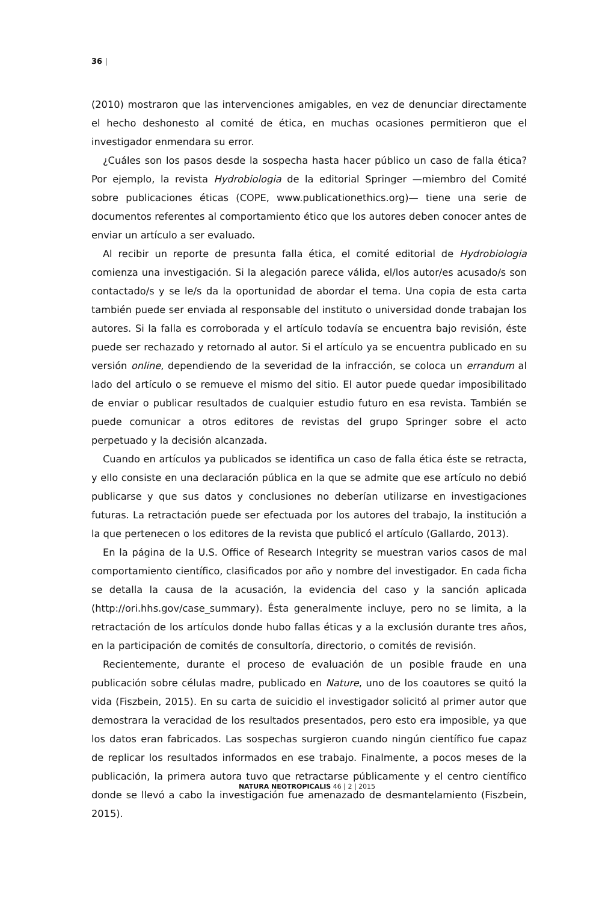36 |
(2010) mostraron que las intervenciones amigables, en vez de denunciar directamente el hecho deshonesto al comité de ética, en muchas ocasiones permitieron que el investigador enmendara su error.
¿Cuáles son los pasos desde la sospecha hasta hacer público un caso de falla ética? Por ejemplo, la revista Hydrobiologia de la editorial Springer —miembro del Comité sobre publicaciones éticas (COPE, www.publicationethics.org)— tiene una serie de documentos referentes al comportamiento ético que los autores deben conocer antes de enviar un artículo a ser evaluado.
Al recibir un reporte de presunta falla ética, el comité editorial de Hydrobiologia comienza una investigación. Si la alegación parece válida, el/los autor/es acusado/s son contactado/s y se le/s da la oportunidad de abordar el tema. Una copia de esta carta también puede ser enviada al responsable del instituto o universidad donde trabajan los autores. Si la falla es corroborada y el artículo todavía se encuentra bajo revisión, éste puede ser rechazado y retornado al autor. Si el artículo ya se encuentra publicado en su versión online, dependiendo de la severidad de la infracción, se coloca un errandum al lado del artículo o se remueve el mismo del sitio. El autor puede quedar imposibilitado de enviar o publicar resultados de cualquier estudio futuro en esa revista. También se puede comunicar a otros editores de revistas del grupo Springer sobre el acto perpetuado y la decisión alcanzada.
Cuando en artículos ya publicados se identifica un caso de falla ética éste se retracta, y ello consiste en una declaración pública en la que se admite que ese artículo no debió publicarse y que sus datos y conclusiones no deberían utilizarse en investigaciones futuras. La retractación puede ser efectuada por los autores del trabajo, la institución a la que pertenecen o los editores de la revista que publicó el artículo (Gallardo, 2013).
En la página de la U.S. Office of Research Integrity se muestran varios casos de mal comportamiento científico, clasificados por año y nombre del investigador. En cada ficha se detalla la causa de la acusación, la evidencia del caso y la sanción aplicada (http://ori.hhs.gov/case_summary). Ésta generalmente incluye, pero no se limita, a la retractación de los artículos donde hubo fallas éticas y a la exclusión durante tres años, en la participación de comités de consultoría, directorio, o comités de revisión.
Recientemente, durante el proceso de evaluación de un posible fraude en una publicación sobre células madre, publicado en Nature, uno de los coautores se quitó la vida (Fiszbein, 2015). En su carta de suicidio el investigador solicitó al primer autor que demostrara la veracidad de los resultados presentados, pero esto era imposible, ya que los datos eran fabricados. Las sospechas surgieron cuando ningún científico fue capaz de replicar los resultados informados en ese trabajo. Finalmente, a pocos meses de la publicación, la primera autora tuvo que retractarse públicamente y el centro científico donde se llevó a cabo la investigación fue amenazado de desmantelamiento (Fiszbein, 2015).
NATURA NEOTROPICALIS 46 | 2 | 2015